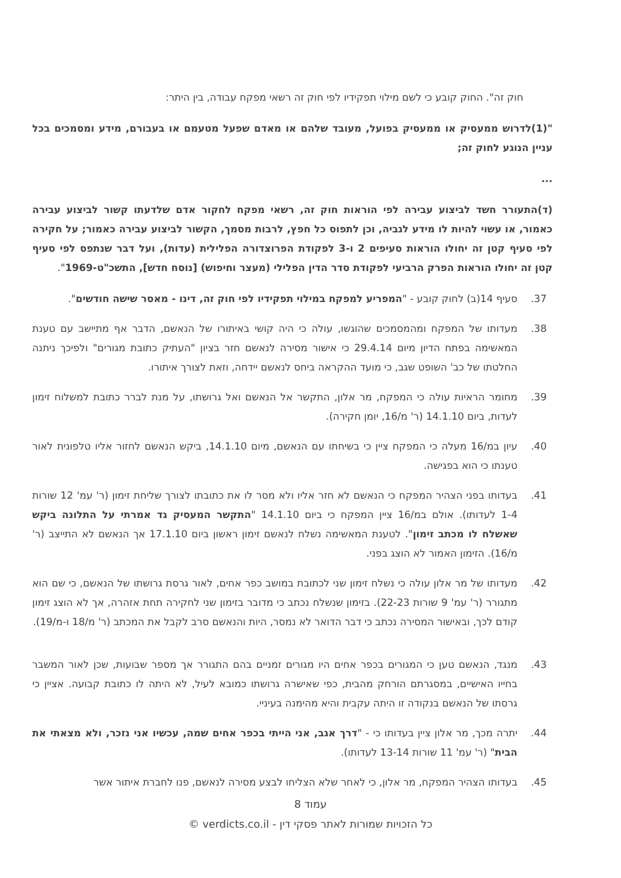חוק זה". החוק קובע כי לשם מילוי תפקידיו לפי חוק זה רשאי מפקח עבודה, בין היתר:
"(1)לדרוש ממעסיק או ממעסיק בפועל, מעובד שלהם או מאדם שפעל מטעמם או בעבורם, מידע ומסמכים בכל עניין הנוגע לחוק זה;
...
(ד)התעורר חשד לביצוע עבירה לפי הוראות חוק זה, רשאי מפקח לחקור אדם שלדעתו קשור לביצוע עבירה כאמור, או עשוי להיות לו מידע לגביה, וכן לתפוס כל חפץ, לרבות מסמך, הקשור לביצוע עבירה כאמור; על חקירה לפי סעיף קטן זה יחולו הוראות סעיפים 2 ו-3 לפקודת הפרוצדורה הפלילית (עדות), ועל דבר שנתפס לפי סעיף קטן זה יחולו הוראות הפרק הרביעי לפקודת סדר הדין הפלילי (מעצר וחיפוש) [נוסח חדש], התשכ"ט-1969".
37. סעיף 14(ב) לחוק קובע - "המפריע למפקח במילוי תפקידיו לפי חוק זה, דינו - מאסר שישה חודשים".
38. מעדותו של המפקח ומהמסמכים שהוגשו, עולה כי היה קושי באיתורו של הנאשם, הדבר אף מתיישב עם טענת המאשימה בפתח הדיון מיום 29.4.14 כי אישור מסירה לנאשם חזר בציון "העתיק כתובת מגורים" ולפיכך ניתנה החלטתו של כב' השופט שגב, כי מועד ההקראה ביחס לנאשם יידחה, וזאת לצורך איתורו.
39. מחומר הראיות עולה כי המפקח, מר אלון, התקשר אל הנאשם ואל גרושתו, על מנת לברר כתובת למשלוח זימון לעדות, ביום 14.1.10 (ר' מ/16, יומן חקירה).
40. עיון במ/16 מעלה כי המפקח ציין כי בשיחתו עם הנאשם, מיום 14.1.10, ביקש הנאשם לחזור אליו טלפונית לאור טענתו כי הוא בפגישה.
41. בעדותו בפני הצהיר המפקח כי הנאשם לא חזר אליו ולא מסר לו את כתובתו לצורך שליחת זימון (ר' עמ' 12 שורות 1-4 לעדותו). אולם במ/16 ציין המפקח כי ביום 14.1.10 "התקשר המעסיק גד אמרתי על התלונה ביקש שאשלח לו מכתב זימון". לטענת המאשימה נשלח לנאשם זימון ראשון ביום 17.1.10 אך הנאשם לא התייצב (ר' מ/16). הזימון האמור לא הוצג בפני.
42. מעדותו של מר אלון עולה כי נשלח זימון שני לכתובת במושב כפר אחים, לאור גרסת גרושתו של הנאשם, כי שם הוא מתגורר (ר' עמ' 9 שורות 22-23). בזימון שנשלח נכתב כי מדובר בזימון שני לחקירה תחת אזהרה, אך לא הוצג זימון קודם לכך, ובאישור המסירה נכתב כי דבר הדואר לא נמסר, היות והנאשם סרב לקבל את המכתב (ר' מ/18 ו-מ/19).
43. מנגד, הנאשם טען כי המגורים בכפר אחים היו מגורים זמניים בהם התגורר אך מספר שבועות, שכן לאור המשבר בחייו האישיים, במסגרתם הורחק מהבית, כפי שאישרה גרושתו כמובא לעיל, לא היתה לו כתובת קבועה. אציין כי גרסתו של הנאשם בנקודה זו היתה עקבית והיא מהימנה בעיניי.
44. יתרה מכך, מר אלון ציין בעדותו כי - "דרך אגב, אני הייתי בכפר אחים שמה, עכשיו אני נזכר, ולא מצאתי את הבית" (ר' עמ' 11 שורות 13-14 לעדותו).
45. בעדותו הצהיר המפקח, מר אלון, כי לאחר שלא הצליחו לבצע מסירה לנאשם, פנו לחברת איתור אשר
עמוד 8
כל הזכויות שמורות לאתר פסקי דין - verdicts.co.il ©